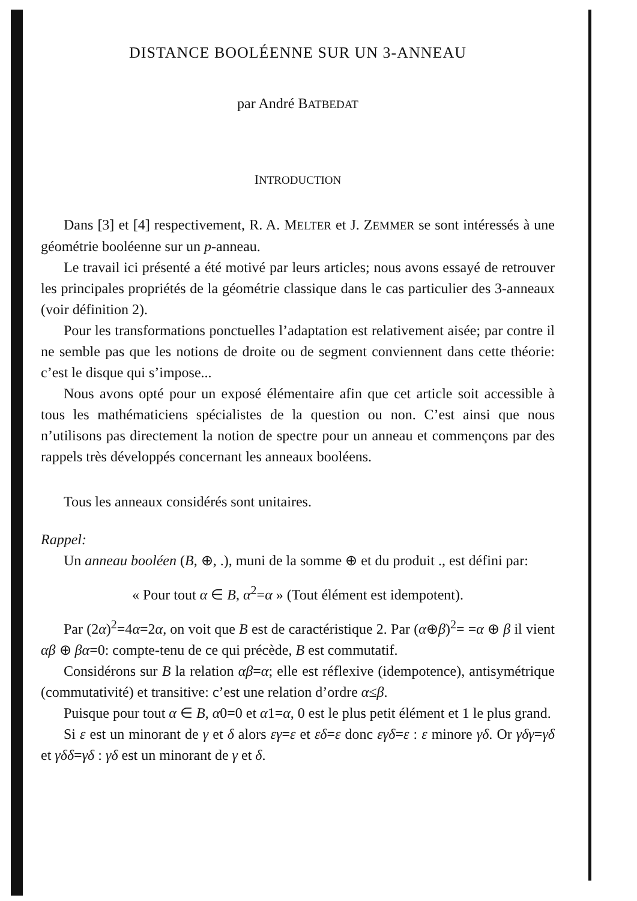DISTANCE BOOLÉENNE SUR UN 3-ANNEAU
par André BATBEDAT
INTRODUCTION
Dans [3] et [4] respectivement, R. A. MELTER et J. ZEMMER se sont intéressés à une géométrie booléenne sur un p-anneau.
Le travail ici présenté a été motivé par leurs articles; nous avons essayé de retrouver les principales propriétés de la géométrie classique dans le cas particulier des 3-anneaux (voir définition 2).
Pour les transformations ponctuelles l’adaptation est relativement aisée; par contre il ne semble pas que les notions de droite ou de segment conviennent dans cette théorie: c’est le disque qui s’impose...
Nous avons opté pour un exposé élémentaire afin que cet article soit accessible à tous les mathématiciens spécialistes de la question ou non. C’est ainsi que nous n’utilisons pas directement la notion de spectre pour un anneau et commençons par des rappels très développés concernant les anneaux booléens.
Tous les anneaux considérés sont unitaires.
Rappel:
Un anneau booléen (B, ⊕, .), muni de la somme ⊕ et du produit ., est défini par:
« Pour tout α ∈ B, α<sup>2</sup>=α » (Tout élément est idempotent).
Par (2α)<sup>2</sup>=4α=2α, on voit que B est de caractéristique 2. Par (α⊕β)<sup>2</sup>= =α ⊕ β il vient αβ ⊕ βα=0: compte-tenu de ce qui précède, B est commutatif.
Considérons sur B la relation αβ=α; elle est réflexive (idempotence), antisymétrique (commutativité) et transitive: c’est une relation d’ordre α≤β.
Puisque pour tout α ∈ B, α0=0 et α1=α, 0 est le plus petit élément et 1 le plus grand.
Si ε est un minorant de γ et δ alors εγ=ε et εδ=ε donc εγδ=ε : ε minore γδ. Or γδγ=γδ et γδδ=γδ : γδ est un minorant de γ et δ.